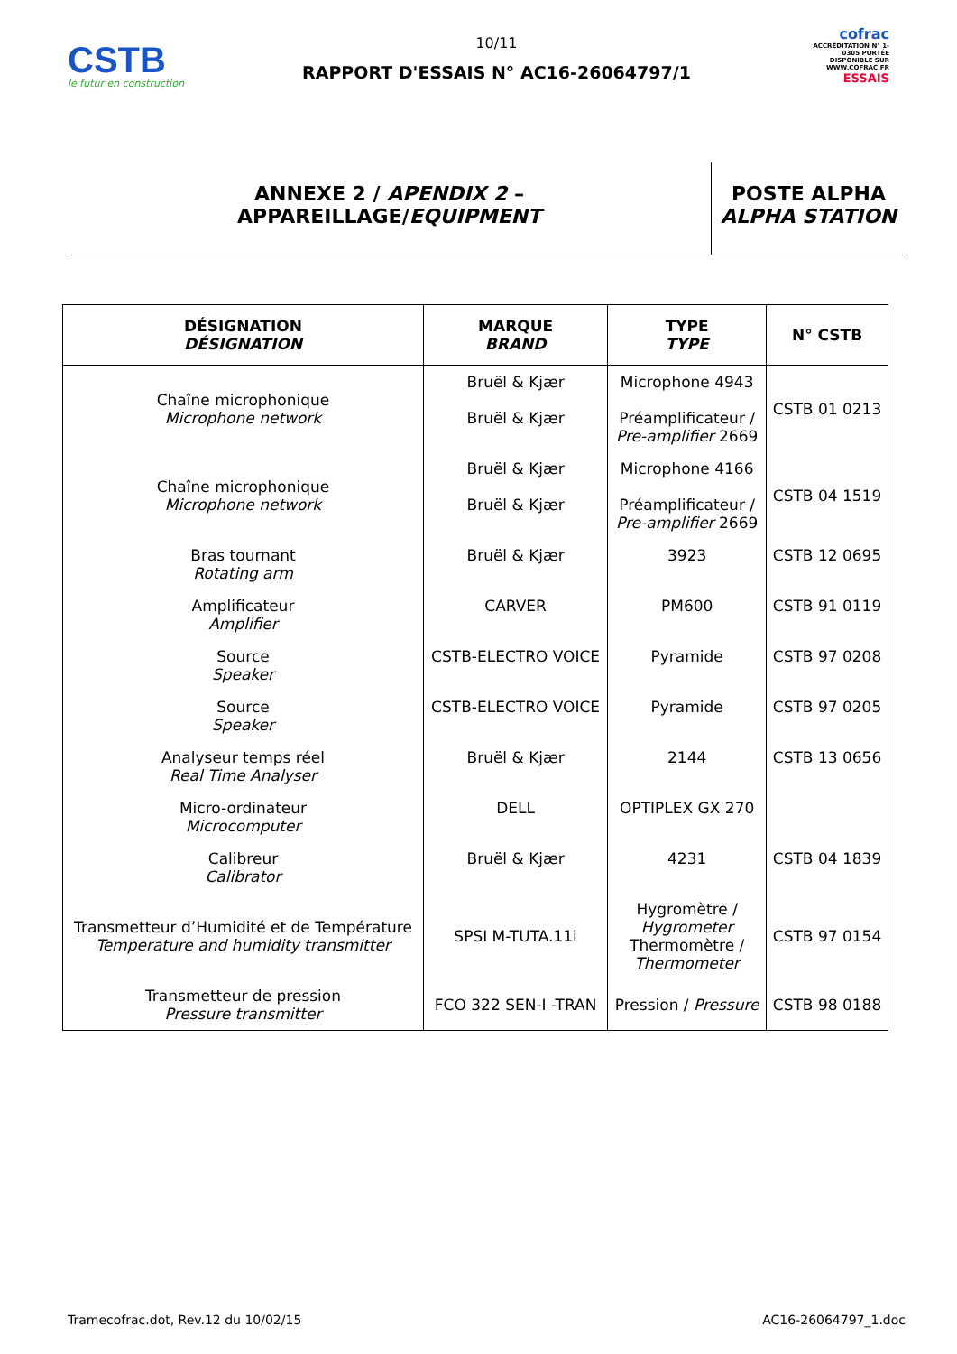CSTB
le futur en construction
10/11
RAPPORT D'ESSAIS N° AC16-26064797/1
cofrac
ACCRÉDITATION N° 1-0305 PORTÉE DISPONIBLE SUR WWW.COFRAC.FR
ESSAIS
ANNEXE 2 / APENDIX 2 –
APPAREILLAGE/EQUIPMENT
POSTE ALPHA
ALPHA STATION
| DÉSIGNATION DÉSIGNATION | MARQUE BRAND | TYPE TYPE | N° CSTB |
| --- | --- | --- | --- |
| Chaîne microphonique Microphone network | Bruël & Kjær Bruël & Kjær | Microphone 4943 Préamplificateur / Pre-amplifier 2669 | CSTB 01 0213 |
| Chaîne microphonique Microphone network | Bruël & Kjær Bruël & Kjær | Microphone 4166 Préamplificateur / Pre-amplifier 2669 | CSTB 04 1519 |
| Bras tournant Rotating arm | Bruël & Kjær | 3923 | CSTB 12 0695 |
| Amplificateur Amplifier | CARVER | PM600 | CSTB 91 0119 |
| Source Speaker | CSTB-ELECTRO VOICE | Pyramide | CSTB 97 0208 |
| Source Speaker | CSTB-ELECTRO VOICE | Pyramide | CSTB 97 0205 |
| Analyseur temps réel Real Time Analyser | Bruël & Kjær | 2144 | CSTB 13 0656 |
| Micro-ordinateur Microcomputer | DELL | OPTIPLEX GX 270 | |
| Calibreur Calibrator | Bruël & Kjær | 4231 | CSTB 04 1839 |
| Transmetteur d’Humidité et de Température Temperature and humidity transmitter | SPSI M-TUTA.11i | Hygromètre / Hygrometer Thermomètre / Thermometer | CSTB 97 0154 |
| Transmetteur de pression Pressure transmitter | FCO 322 SEN-I -TRAN | Pression / Pressure | CSTB 98 0188 |
Tramecofrac.dot, Rev.12 du 10/02/15 AC16-26064797_1.doc